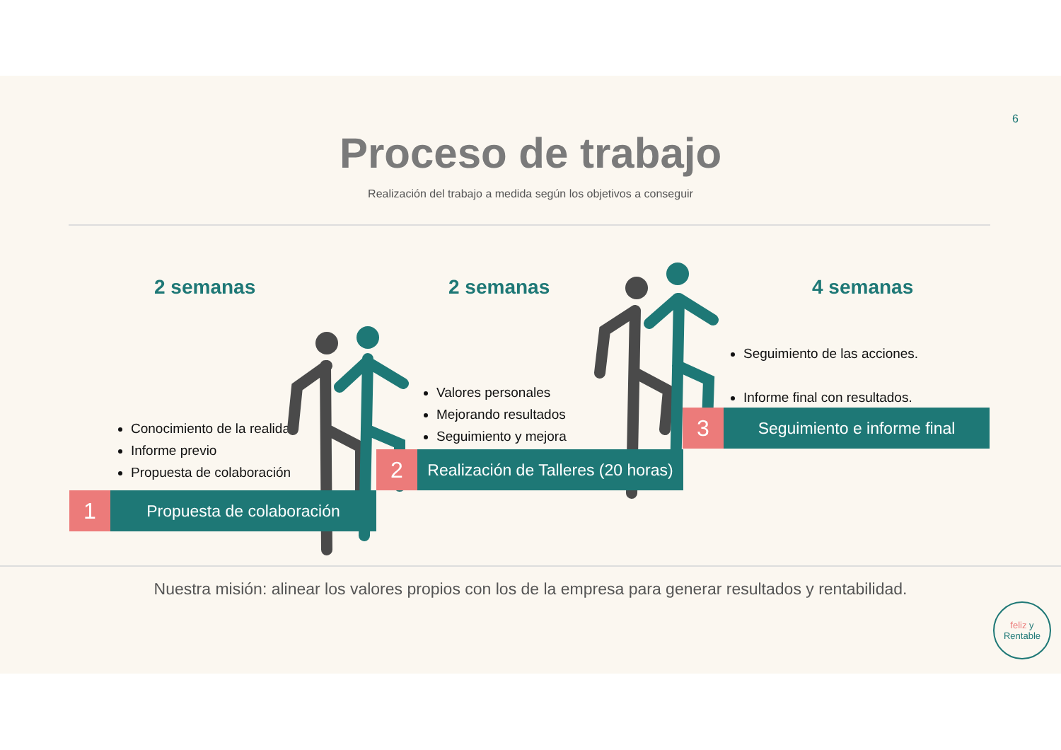6
Proceso de trabajo
Realización del trabajo a medida según los objetivos a conseguir
2 semanas 2 semanas 4 semanas
Conocimiento de la realidad
Informe previo
Propuesta de colaboración
Valores personales
Mejorando resultados
Seguimiento y mejora
Seguimiento de las acciones.
Informe final con resultados.
1
Propuesta de colaboración
2
Realización de Talleres (20 horas)
3
Seguimiento e informe final
Nuestra misión: alinear los valores propios con los de la empresa para generar resultados y rentabilidad.
feliz y
Rentable